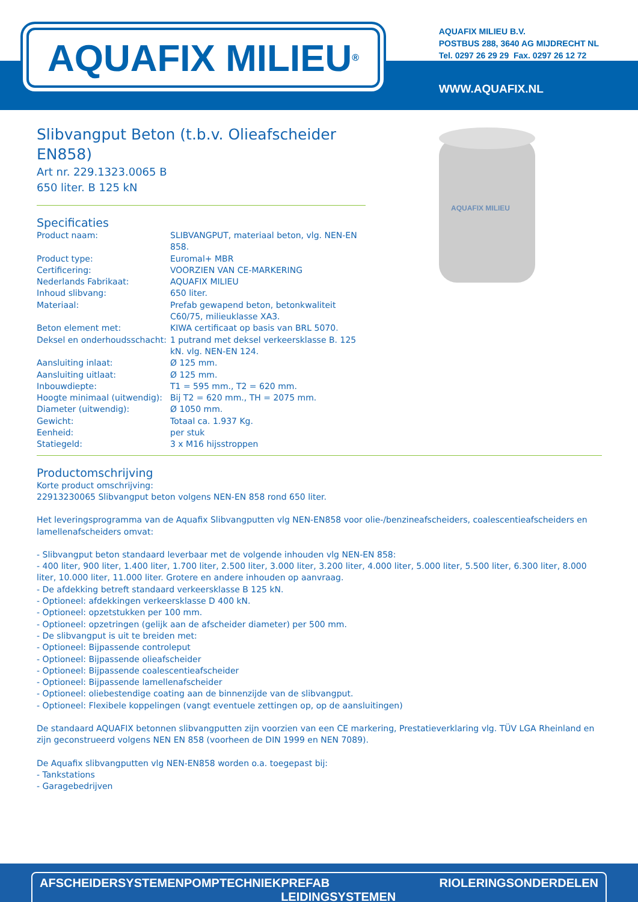AQUAFIX MILIEU<sup>®</sup>
AQUAFIX MILIEU B.V.
POSTBUS 288, 3640 AG MIJDRECHT NL
Tel. 0297 26 29 29 Fax. 0297 26 12 72
WWW.AQUAFIX.NL
Slibvangput Beton (t.b.v. Olieafscheider EN858)
Art nr. 229.1323.0065 B
650 liter. B 125 kN
Specificaties
| Product naam: | SLIBVANGPUT, materiaal beton, vlg. NEN-EN 858. |
| Product type: | Euromal+ MBR |
| Certificering: | VOORZIEN VAN CE-MARKERING |
| Nederlands Fabrikaat: | AQUAFIX MILIEU |
| Inhoud slibvang: | 650 liter. |
| Materiaal: | Prefab gewapend beton, betonkwaliteit C60/75, milieuklasse XA3. |
| Beton element met: | KIWA certificaat op basis van BRL 5070. |
| Deksel en onderhoudsschacht: | 1 putrand met deksel verkeersklasse B. 125 kN. vlg. NEN-EN 124. |
| Aansluiting inlaat: | Ø 125 mm. |
| Aansluiting uitlaat: | Ø 125 mm. |
| Inbouwdiepte: | T1 = 595 mm., T2 = 620 mm. |
| Hoogte minimaal (uitwendig): | Bij T2 = 620 mm., TH = 2075 mm. |
| Diameter (uitwendig): | Ø 1050 mm. |
| Gewicht: | Totaal ca. 1.937 Kg. |
| Eenheid: | per stuk |
| Statiegeld: | 3 x M16 hijsstroppen |
AQUAFIX MILIEU
Productomschrijving
Korte product omschrijving:
22913230065 Slibvangput beton volgens NEN-EN 858 rond 650 liter.
Het leveringsprogramma van de Aquafix Slibvangputten vlg NEN-EN858 voor olie-/benzineafscheiders, coalescentieafscheiders en lamellenafscheiders omvat:
- Slibvangput beton standaard leverbaar met de volgende inhouden vlg NEN-EN 858:
- 400 liter, 900 liter, 1.400 liter, 1.700 liter, 2.500 liter, 3.000 liter, 3.200 liter, 4.000 liter, 5.000 liter, 5.500 liter, 6.300 liter, 8.000 liter, 10.000 liter, 11.000 liter. Grotere en andere inhouden op aanvraag.
- De afdekking betreft standaard verkeersklasse B 125 kN.
- Optioneel: afdekkingen verkeersklasse D 400 kN.
- Optioneel: opzetstukken per 100 mm.
- Optioneel: opzetringen (gelijk aan de afscheider diameter) per 500 mm.
- De slibvangput is uit te breiden met:
- Optioneel: Bijpassende controleput
- Optioneel: Bijpassende olieafscheider
- Optioneel: Bijpassende coalescentieafscheider
- Optioneel: Bijpassende lamellenafscheider
- Optioneel: oliebestendige coating aan de binnenzijde van de slibvangput.
- Optioneel: Flexibele koppelingen (vangt eventuele zettingen op, op de aansluitingen)
De standaard AQUAFIX betonnen slibvangputten zijn voorzien van een CE markering, Prestatieverklaring vlg. TÜV LGA Rheinland en zijn geconstrueerd volgens NEN EN 858 (voorheen de DIN 1999 en NEN 7089).
De Aquafix slibvangputten vlg NEN-EN858 worden o.a. toegepast bij:
- Tankstations
- Garagebedrijven
AFSCHEIDERSYSTEMEN POMPTECHNIEK PREFAB LEIDINGSYSTEMEN RIOLERINGSONDERDELEN